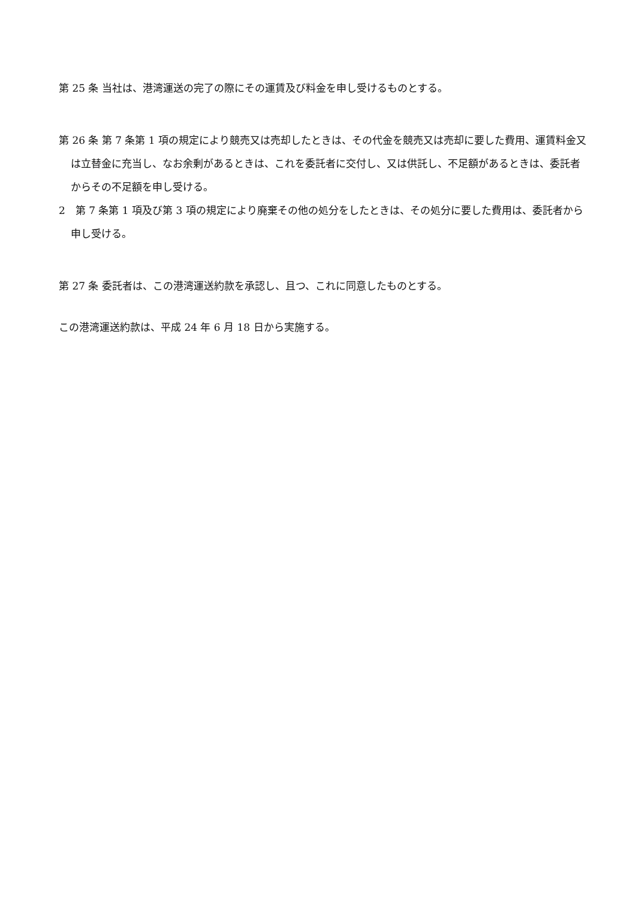第 25 条 当社は、港湾運送の完了の際にその運賃及び料金を申し受けるものとする。
第 26 条 第 7 条第 1 項の規定により競売又は売却したときは、その代金を競売又は売却に要した費用、運賃料金又は立替金に充当し、なお余剰があるときは、これを委託者に交付し、又は供託し、不足額があるときは、委託者からその不足額を申し受ける。
2　第 7 条第 1 項及び第 3 項の規定により廃棄その他の処分をしたときは、その処分に要した費用は、委託者から申し受ける。
第 27 条 委託者は、この港湾運送約款を承認し、且つ、これに同意したものとする。
この港湾運送約款は、平成 24 年 6 月 18 日から実施する。